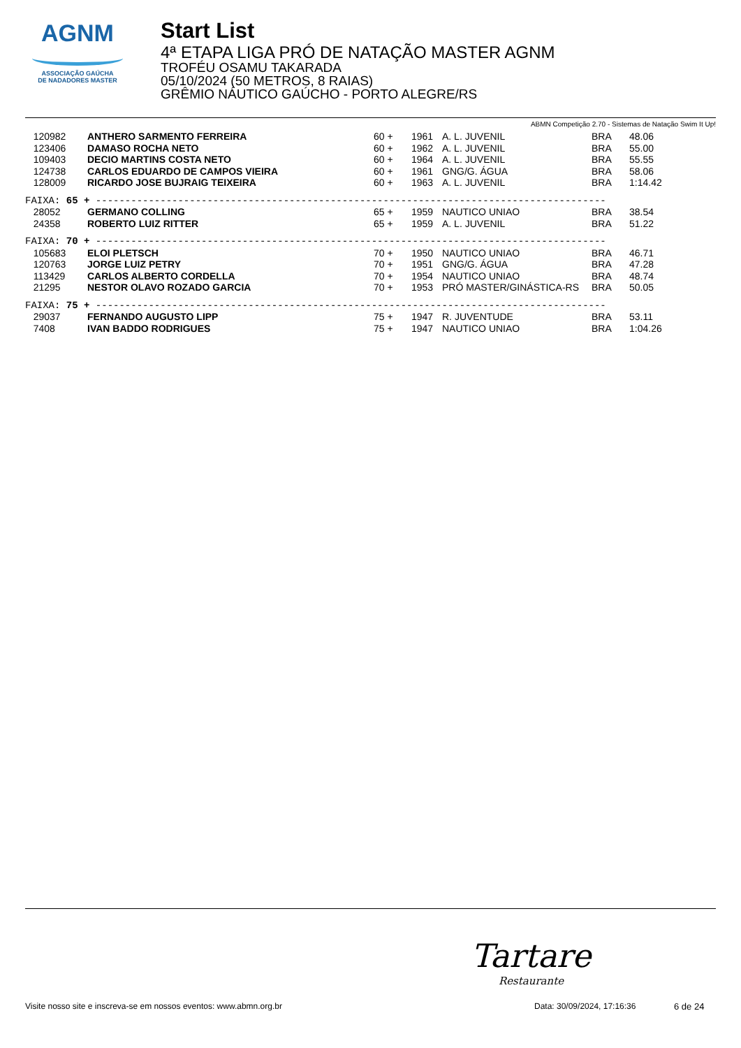AGNM
ASSOCIAÇÃO GAÚCHA
DE NADADORES MASTER
Start List
4ª ETAPA LIGA PRÓ DE NATAÇÃO MASTER AGNM
TROFÉU OSAMU TAKARADA
05/10/2024 (50 METROS, 8 RAIAS)
GRÊMIO NÁUTICO GAÚCHO - PORTO ALEGRE/RS
ABMN Competição 2.70 - Sistemas de Natação Swim It Up!
| 120982 | ANTHERO SARMENTO FERREIRA | 60 + | 1961 | A. L. JUVENIL | BRA | 48.06 |
| 123406 | DAMASO ROCHA NETO | 60 + | 1962 | A. L. JUVENIL | BRA | 55.00 |
| 109403 | DECIO MARTINS COSTA NETO | 60 + | 1964 | A. L. JUVENIL | BRA | 55.55 |
| 124738 | CARLOS EDUARDO DE CAMPOS VIEIRA | 60 + | 1961 | GNG/G. ÁGUA | BRA | 58.06 |
| 128009 | RICARDO JOSE BUJRAIG TEIXEIRA | 60 + | 1963 | A. L. JUVENIL | BRA | 1:14.42 |
| FAIXA: 65 + --------------------------------------------------------------------------------------- | | | | | | |
| 28052 | GERMANO COLLING | 65 + | 1959 | NAUTICO UNIAO | BRA | 38.54 |
| 24358 | ROBERTO LUIZ RITTER | 65 + | 1959 | A. L. JUVENIL | BRA | 51.22 |
| FAIXA: 70 + --------------------------------------------------------------------------------------- | | | | | | |
| 105683 | ELOI PLETSCH | 70 + | 1950 | NAUTICO UNIAO | BRA | 46.71 |
| 120763 | JORGE LUIZ PETRY | 70 + | 1951 | GNG/G. ÁGUA | BRA | 47.28 |
| 113429 | CARLOS ALBERTO CORDELLA | 70 + | 1954 | NAUTICO UNIAO | BRA | 48.74 |
| 21295 | NESTOR OLAVO ROZADO GARCIA | 70 + | 1953 | PRÓ MASTER/GINÁSTICA-RS | BRA | 50.05 |
| FAIXA: 75 + --------------------------------------------------------------------------------------- | | | | | | |
| 29037 | FERNANDO AUGUSTO LIPP | 75 + | 1947 | R. JUVENTUDE | BRA | 53.11 |
| 7408 | IVAN BADDO RODRIGUES | 75 + | 1947 | NAUTICO UNIAO | BRA | 1:04.26 |
Tartare
Restaurante
Visite nosso site e inscreva-se em nossos eventos: www.abmn.org.br Data: 30/09/2024, 17:16:36 6 de 24